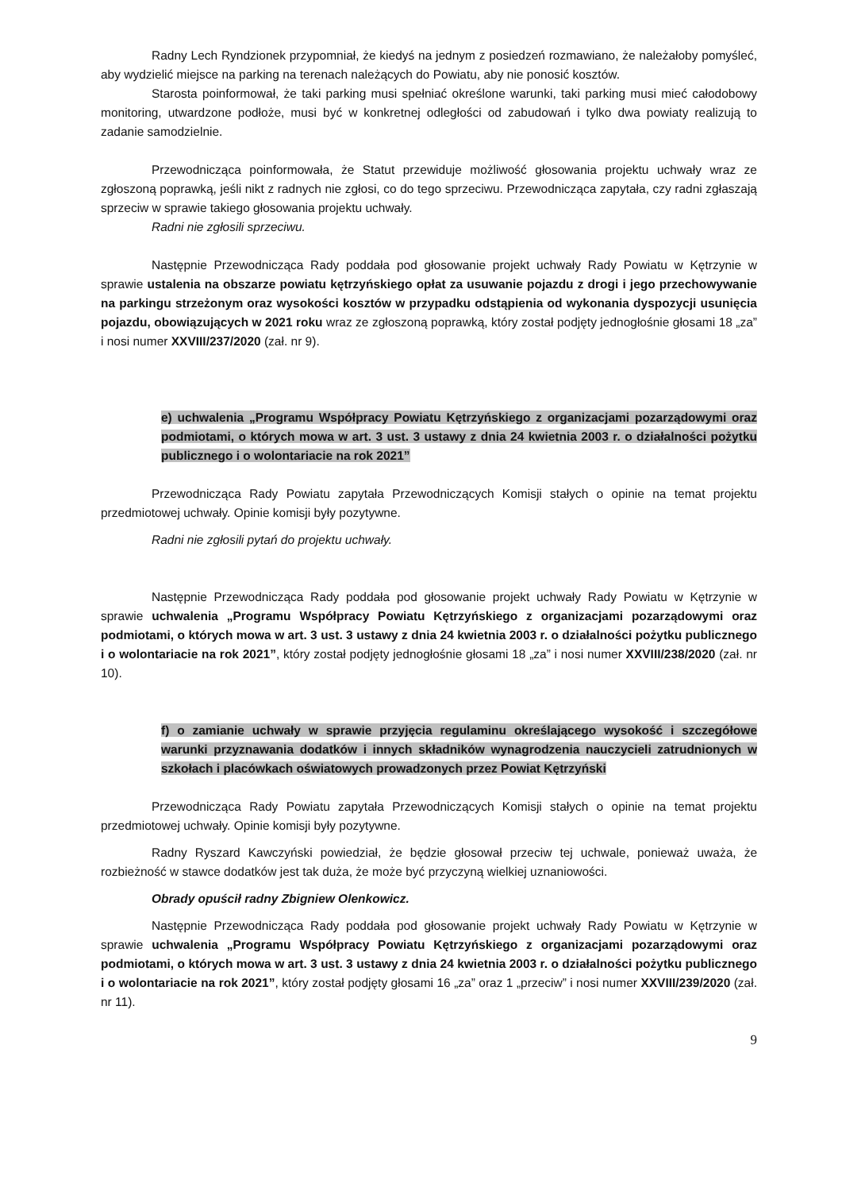Radny Lech Ryndzionek przypomniał, że kiedyś na jednym z posiedzeń rozmawiano, że należałoby pomyśleć, aby wydzielić miejsce na parking na terenach należących do Powiatu, aby nie ponosić kosztów.
Starosta poinformował, że taki parking musi spełniać określone warunki, taki parking musi mieć całodobowy monitoring, utwardzone podłoże, musi być w konkretnej odległości od zabudowań i tylko dwa powiaty realizują to zadanie samodzielnie.
Przewodnicząca poinformowała, że Statut przewiduje możliwość głosowania projektu uchwały wraz ze zgłoszoną poprawką, jeśli nikt z radnych nie zgłosi, co do tego sprzeciwu. Przewodnicząca zapytała, czy radni zgłaszają sprzeciw w sprawie takiego głosowania projektu uchwały.
Radni nie zgłosili sprzeciwu.
Następnie Przewodnicząca Rady poddała pod głosowanie projekt uchwały Rady Powiatu w Kętrzynie w sprawie ustalenia na obszarze powiatu kętrzyńskiego opłat za usuwanie pojazdu z drogi i jego przechowywanie na parkingu strzeżonym oraz wysokości kosztów w przypadku odstąpienia od wykonania dyspozycji usunięcia pojazdu, obowiązujących w 2021 roku wraz ze zgłoszoną poprawką, który został podjęty jednogłośnie głosami 18 „za” i nosi numer XXVIII/237/2020 (zał. nr 9).
e) uchwalenia „Programu Współpracy Powiatu Kętrzyńskiego z organizacjami pozarządowymi oraz podmiotami, o których mowa w art. 3 ust. 3 ustawy z dnia 24 kwietnia 2003 r. o działalności pożytku publicznego i o wolontariacie na rok 2021”
Przewodnicząca Rady Powiatu zapytała Przewodniczących Komisji stałych o opinie na temat projektu przedmiotowej uchwały. Opinie komisji były pozytywne.
Radni nie zgłosili pytań do projektu uchwały.
Następnie Przewodnicząca Rady poddała pod głosowanie projekt uchwały Rady Powiatu w Kętrzynie w sprawie uchwalenia „Programu Współpracy Powiatu Kętrzyńskiego z organizacjami pozarządowymi oraz podmiotami, o których mowa w art. 3 ust. 3 ustawy z dnia 24 kwietnia 2003 r. o działalności pożytku publicznego i o wolontariacie na rok 2021”, który został podjęty jednogłośnie głosami 18 „za” i nosi numer XXVIII/238/2020 (zał. nr 10).
f) o zamianie uchwały w sprawie przyjęcia regulaminu określającego wysokość i szczegółowe warunki przyznawania dodatków i innych składników wynagrodzenia nauczycieli zatrudnionych w szkołach i placówkach oświatowych prowadzonych przez Powiat Kętrzyński
Przewodnicząca Rady Powiatu zapytała Przewodniczących Komisji stałych o opinie na temat projektu przedmiotowej uchwały. Opinie komisji były pozytywne.
Radny Ryszard Kawczyński powiedział, że będzie głosował przeciw tej uchwale, ponieważ uważa, że rozbieżność w stawce dodatków jest tak duża, że może być przyczyną wielkiej uznaniowości.
Obrady opuścił radny Zbigniew Olenkowicz.
Następnie Przewodnicząca Rady poddała pod głosowanie projekt uchwały Rady Powiatu w Kętrzynie w sprawie uchwalenia „Programu Współpracy Powiatu Kętrzyńskiego z organizacjami pozarządowymi oraz podmiotami, o których mowa w art. 3 ust. 3 ustawy z dnia 24 kwietnia 2003 r. o działalności pożytku publicznego i o wolontariacie na rok 2021”, który został podjęty głosami 16 „za” oraz 1 „przeciw” i nosi numer XXVIII/239/2020 (zał. nr 11).
9